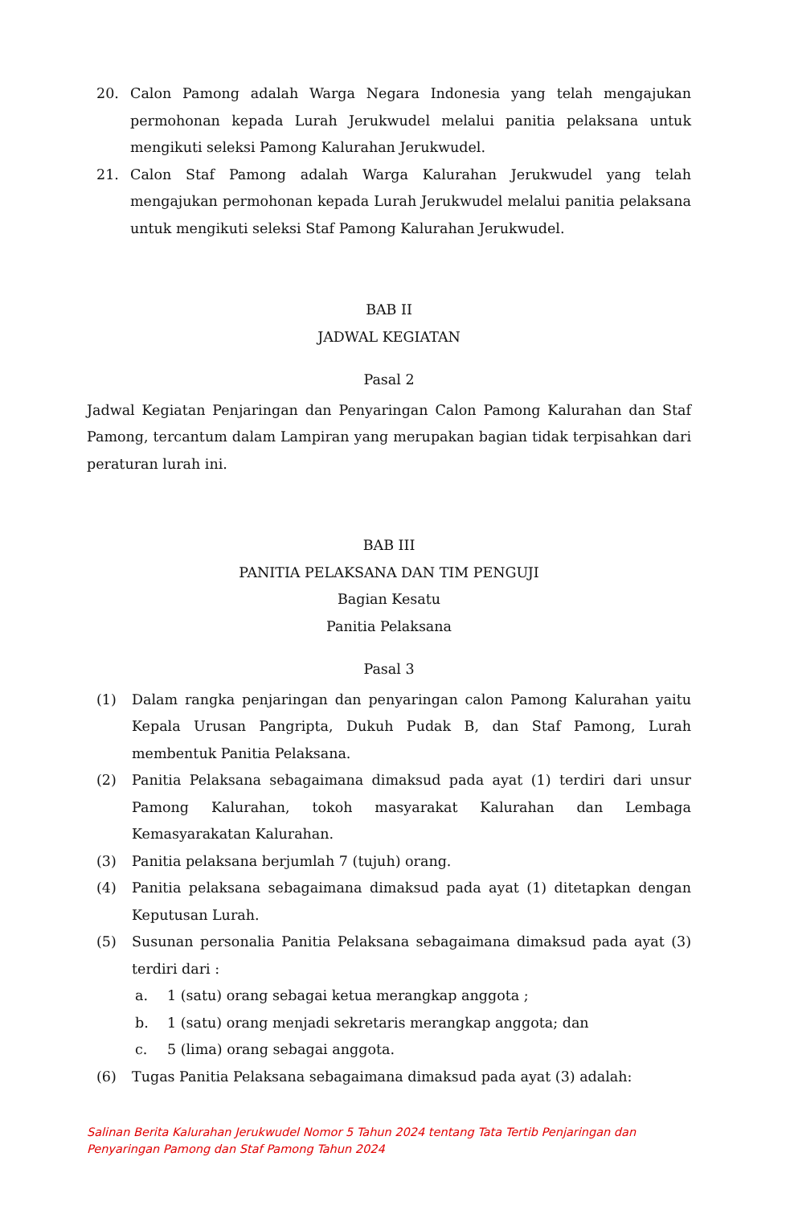20. Calon Pamong adalah Warga Negara Indonesia yang telah mengajukan permohonan kepada Lurah Jerukwudel melalui panitia pelaksana untuk mengikuti seleksi Pamong Kalurahan Jerukwudel.
21. Calon Staf Pamong adalah Warga Kalurahan Jerukwudel yang telah mengajukan permohonan kepada Lurah Jerukwudel melalui panitia pelaksana untuk mengikuti seleksi Staf Pamong Kalurahan Jerukwudel.
BAB II
JADWAL KEGIATAN
Pasal 2
Jadwal Kegiatan Penjaringan dan Penyaringan Calon Pamong Kalurahan dan Staf Pamong, tercantum dalam Lampiran yang merupakan bagian tidak terpisahkan dari peraturan lurah ini.
BAB III
PANITIA PELAKSANA DAN TIM PENGUJI
Bagian Kesatu
Panitia Pelaksana
Pasal 3
(1) Dalam rangka penjaringan dan penyaringan calon Pamong Kalurahan yaitu Kepala Urusan Pangripta, Dukuh Pudak B, dan Staf Pamong, Lurah membentuk Panitia Pelaksana.
(2) Panitia Pelaksana sebagaimana dimaksud pada ayat (1) terdiri dari unsur Pamong Kalurahan, tokoh masyarakat Kalurahan dan Lembaga Kemasyarakatan Kalurahan.
(3) Panitia pelaksana berjumlah 7 (tujuh) orang.
(4) Panitia pelaksana sebagaimana dimaksud pada ayat (1) ditetapkan dengan Keputusan Lurah.
(5) Susunan personalia Panitia Pelaksana sebagaimana dimaksud pada ayat (3) terdiri dari :
a. 1 (satu) orang sebagai ketua merangkap anggota ;
b. 1 (satu) orang menjadi sekretaris merangkap anggota; dan
c. 5 (lima) orang sebagai anggota.
(6) Tugas Panitia Pelaksana sebagaimana dimaksud pada ayat (3) adalah:
Salinan Berita Kalurahan Jerukwudel Nomor 5 Tahun 2024 tentang Tata Tertib Penjaringan dan
Penyaringan Pamong dan Staf Pamong Tahun 2024